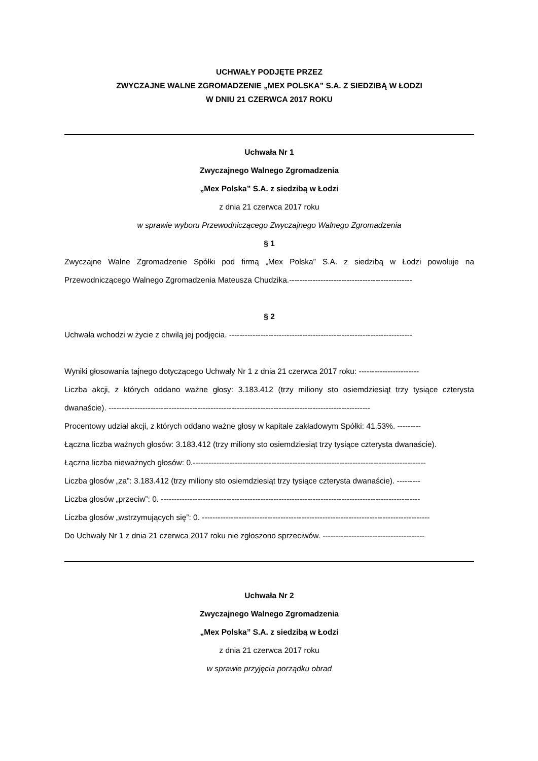UCHWAŁY PODJĘTE PRZEZ
ZWYCZAJNE WALNE ZGROMADZENIE „MEX POLSKA” S.A. Z SIEDZIBĄ W ŁODZI
W DNIU 21 CZERWCA 2017 ROKU
Uchwała Nr 1
Zwyczajnego Walnego Zgromadzenia
„Mex Polska” S.A. z siedzibą w Łodzi
z dnia 21 czerwca 2017 roku
w sprawie wyboru Przewodniczącego Zwyczajnego Walnego Zgromadzenia
§ 1
Zwyczajne Walne Zgromadzenie Spółki pod firmą „Mex Polska” S.A. z siedzibą w Łodzi powołuje na Przewodniczącego Walnego Zgromadzenia Mateusza Chudzika.-----------------------------------------------
§ 2
Uchwała wchodzi w życie z chwilą jej podjęcia. ----------------------------------------------------------------------
Wyniki głosowania tajnego dotyczącego Uchwały Nr 1 z dnia 21 czerwca 2017 roku: -----------------------
Liczba akcji, z których oddano ważne głosy: 3.183.412 (trzy miliony sto osiemdziesiąt trzy tysiące czterysta dwanaście). ----------------------------------------------------------------------------------------------------
Procentowy udział akcji, z których oddano ważne głosy w kapitale zakładowym Spółki: 41,53%. ---------
Łączna liczba ważnych głosów: 3.183.412 (trzy miliony sto osiemdziesiąt trzy tysiące czterysta dwanaście).
Łączna liczba nieważnych głosów: 0.-----------------------------------------------------------------------------------------
Liczba głosów „za”: 3.183.412 (trzy miliony sto osiemdziesiąt trzy tysiące czterysta dwanaście). ---------
Liczba głosów „przeciw”: 0. ---------------------------------------------------------------------------------------------------
Liczba głosów „wstrzymujących się”: 0. ---------------------------------------------------------------------------------------
Do Uchwały Nr 1 z dnia 21 czerwca 2017 roku nie zgłoszono sprzeciwów. ---------------------------------------
Uchwała Nr 2
Zwyczajnego Walnego Zgromadzenia
„Mex Polska” S.A. z siedzibą w Łodzi
z dnia 21 czerwca 2017 roku
w sprawie przyjęcia porządku obrad